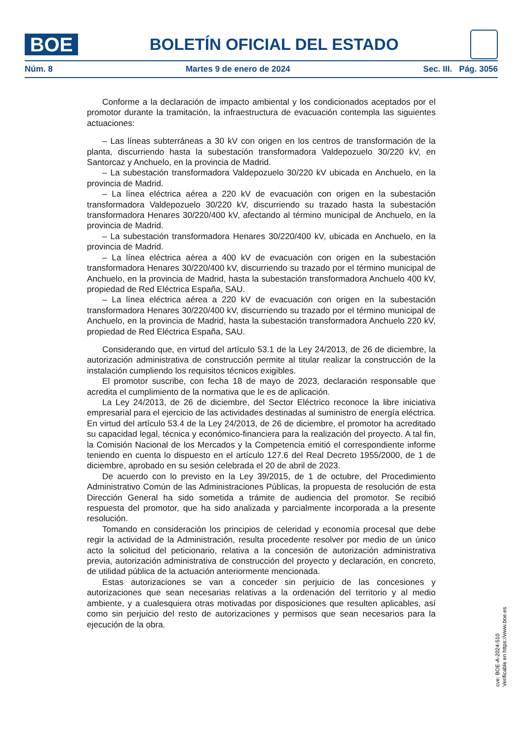BOE
BOLETÍN OFICIAL DEL ESTADO
Núm. 8 Martes 9 de enero de 2024 Sec. III. Pág. 3056
Conforme a la declaración de impacto ambiental y los condicionados aceptados por el promotor durante la tramitación, la infraestructura de evacuación contempla las siguientes actuaciones:
– Las líneas subterráneas a 30 kV con origen en los centros de transformación de la planta, discurriendo hasta la subestación transformadora Valdepozuelo 30/220 kV, en Santorcaz y Anchuelo, en la provincia de Madrid.
– La subestación transformadora Valdepozuelo 30/220 kV ubicada en Anchuelo, en la provincia de Madrid.
– La línea eléctrica aérea a 220 kV de evacuación con origen en la subestación transformadora Valdepozuelo 30/220 kV, discurriendo su trazado hasta la subestación transformadora Henares 30/220/400 kV, afectando al término municipal de Anchuelo, en la provincia de Madrid.
– La subestación transformadora Henares 30/220/400 kV, ubicada en Anchuelo, en la provincia de Madrid.
– La línea eléctrica aérea a 400 kV de evacuación con origen en la subestación transformadora Henares 30/220/400 kV, discurriendo su trazado por el término municipal de Anchuelo, en la provincia de Madrid, hasta la subestación transformadora Anchuelo 400 kV, propiedad de Red Eléctrica España, SAU.
– La línea eléctrica aérea a 220 kV de evacuación con origen en la subestación transformadora Henares 30/220/400 kV, discurriendo su trazado por el término municipal de Anchuelo, en la provincia de Madrid, hasta la subestación transformadora Anchuelo 220 kV, propiedad de Red Eléctrica España, SAU.
Considerando que, en virtud del artículo 53.1 de la Ley 24/2013, de 26 de diciembre, la autorización administrativa de construcción permite al titular realizar la construcción de la instalación cumpliendo los requisitos técnicos exigibles.
El promotor suscribe, con fecha 18 de mayo de 2023, declaración responsable que acredita el cumplimiento de la normativa que le es de aplicación.
La Ley 24/2013, de 26 de diciembre, del Sector Eléctrico reconoce la libre iniciativa empresarial para el ejercicio de las actividades destinadas al suministro de energía eléctrica. En virtud del artículo 53.4 de la Ley 24/2013, de 26 de diciembre, el promotor ha acreditado su capacidad legal, técnica y económico-financiera para la realización del proyecto. A tal fin, la Comisión Nacional de los Mercados y la Competencia emitió el correspondiente informe teniendo en cuenta lo dispuesto en el artículo 127.6 del Real Decreto 1955/2000, de 1 de diciembre, aprobado en su sesión celebrada el 20 de abril de 2023.
De acuerdo con lo previsto en la Ley 39/2015, de 1 de octubre, del Procedimiento Administrativo Común de las Administraciones Públicas, la propuesta de resolución de esta Dirección General ha sido sometida a trámite de audiencia del promotor. Se recibió respuesta del promotor, que ha sido analizada y parcialmente incorporada a la presente resolución.
Tomando en consideración los principios de celeridad y economía procesal que debe regir la actividad de la Administración, resulta procedente resolver por medio de un único acto la solicitud del peticionario, relativa a la concesión de autorización administrativa previa, autorización administrativa de construcción del proyecto y declaración, en concreto, de utilidad pública de la actuación anteriormente mencionada.
Estas autorizaciones se van a conceder sin perjuicio de las concesiones y autorizaciones que sean necesarias relativas a la ordenación del territorio y al medio ambiente, y a cualesquiera otras motivadas por disposiciones que resulten aplicables, así como sin perjuicio del resto de autorizaciones y permisos que sean necesarios para la ejecución de la obra.
cve: BOE-A-2024-510
Verificable en https://www.boe.es